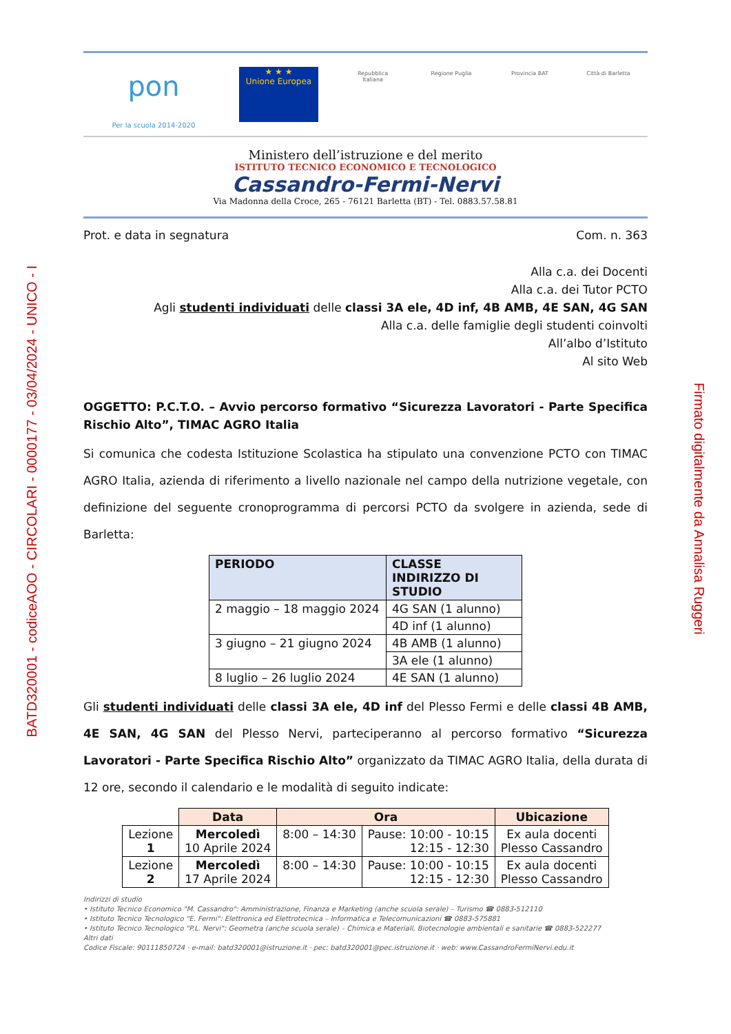BATD320001 - codiceAOO - CIRCOLARI - 0000177 - 03/04/2024 - UNICO - I
Firmato digitalmente da Annalisa Ruggeri
pon
Per la scuola 2014-2020
★ ★ ★
Unione Europea
Repubblica Italiana
Regione Puglia Provincia BAT
Città di Barletta
Ministero dell’istruzione e del merito
ISTITUTO TECNICO ECONOMICO E TECNOLOGICO
Cassandro-Fermi-Nervi
Via Madonna della Croce, 265 - 76121 Barletta (BT) - Tel. 0883.57.58.81
Prot. e data in segnatura Com. n. 363
Alla c.a. dei Docenti
Alla c.a. dei Tutor PCTO
Agli studenti individuati delle classi 3A ele, 4D inf, 4B AMB, 4E SAN, 4G SAN
Alla c.a. delle famiglie degli studenti coinvolti
All’albo d’Istituto
Al sito Web
OGGETTO: P.C.T.O. – Avvio percorso formativo “Sicurezza Lavoratori - Parte Specifica Rischio Alto”, TIMAC AGRO Italia
Si comunica che codesta Istituzione Scolastica ha stipulato una convenzione PCTO con TIMAC AGRO Italia, azienda di riferimento a livello nazionale nel campo della nutrizione vegetale, con definizione del seguente cronoprogramma di percorsi PCTO da svolgere in azienda, sede di Barletta:
| PERIODO | CLASSE INDIRIZZO DI STUDIO |
| --- | --- |
| 2 maggio – 18 maggio 2024 | 4G SAN (1 alunno) |
| | 4D inf (1 alunno) |
| 3 giugno – 21 giugno 2024 | 4B AMB (1 alunno) |
| | 3A ele (1 alunno) |
| 8 luglio – 26 luglio 2024 | 4E SAN (1 alunno) |
Gli studenti individuati delle classi 3A ele, 4D inf del Plesso Fermi e delle classi 4B AMB, 4E SAN, 4G SAN del Plesso Nervi, parteciperanno al percorso formativo “Sicurezza Lavoratori - Parte Specifica Rischio Alto” organizzato da TIMAC AGRO Italia, della durata di 12 ore, secondo il calendario e le modalità di seguito indicate:
| | Data | Ora | | Ubicazione |
| Lezione 1 | Mercoledì 10 Aprile 2024 | 8:00 – 14:30 | Pause: 10:00 - 10:15 12:15 - 12:30 | Ex aula docenti Plesso Cassandro |
| Lezione 2 | Mercoledì 17 Aprile 2024 | 8:00 – 14:30 | Pause: 10:00 - 10:15 12:15 - 12:30 | Ex aula docenti Plesso Cassandro |
Indirizzi di studio
• Istituto Tecnico Economico "M. Cassandro": Amministrazione, Finanza e Marketing (anche scuola serale) – Turismo ☎ 0883-512110
• Istituto Tecnico Tecnologico "E. Fermi": Elettronica ed Elettrotecnica – Informatica e Telecomunicazioni ☎ 0883-575881
• Istituto Tecnico Tecnologico "P.L. Nervi": Geometra (anche scuola serale) – Chimica e Materiali, Biotecnologie ambientali e sanitarie ☎ 0883-522277
Altri dati
Codice Fiscale: 90111850724 · e-mail: batd320001@istruzione.it · pec: batd320001@pec.istruzione.it · web: www.CassandroFermiNervi.edu.it